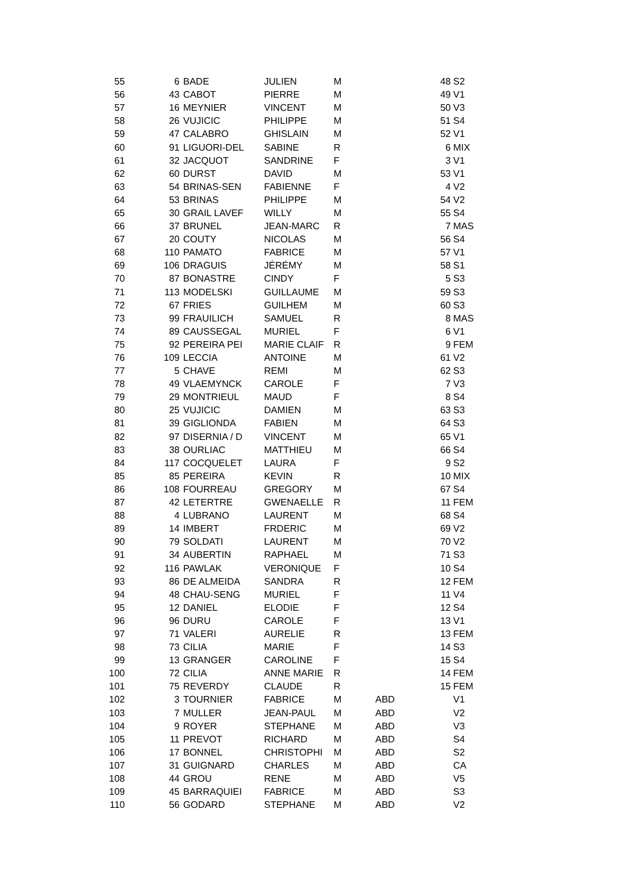| 55 | 6 | BADE | JULIEN | M | | 48 | S2 |
| 56 | 43 | CABOT | PIERRE | M | | 49 | V1 |
| 57 | 16 | MEYNIER | VINCENT | M | | 50 | V3 |
| 58 | 26 | VUJICIC | PHILIPPE | M | | 51 | S4 |
| 59 | 47 | CALABRO | GHISLAIN | M | | 52 | V1 |
| 60 | 91 | LIGUORI-DEL | SABINE | R | | 6 | MIX |
| 61 | 32 | JACQUOT | SANDRINE | F | | 3 | V1 |
| 62 | 60 | DURST | DAVID | M | | 53 | V1 |
| 63 | 54 | BRINAS-SEN | FABIENNE | F | | 4 | V2 |
| 64 | 53 | BRINAS | PHILIPPE | M | | 54 | V2 |
| 65 | 30 | GRAIL LAVEF | WILLY | M | | 55 | S4 |
| 66 | 37 | BRUNEL | JEAN-MARC | R | | 7 | MAS |
| 67 | 20 | COUTY | NICOLAS | M | | 56 | S4 |
| 68 | 110 | PAMATO | FABRICE | M | | 57 | V1 |
| 69 | 106 | DRAGUIS | JÉRÉMY | M | | 58 | S1 |
| 70 | 87 | BONASTRE | CINDY | F | | 5 | S3 |
| 71 | 113 | MODELSKI | GUILLAUME | M | | 59 | S3 |
| 72 | 67 | FRIES | GUILHEM | M | | 60 | S3 |
| 73 | 99 | FRAUILICH | SAMUEL | R | | 8 | MAS |
| 74 | 89 | CAUSSEGAL | MURIEL | F | | 6 | V1 |
| 75 | 92 | PEREIRA PEI | MARIE CLAIF | R | | 9 | FEM |
| 76 | 109 | LECCIA | ANTOINE | M | | 61 | V2 |
| 77 | 5 | CHAVE | REMI | M | | 62 | S3 |
| 78 | 49 | VLAEMYNCK | CAROLE | F | | 7 | V3 |
| 79 | 29 | MONTRIEUL | MAUD | F | | 8 | S4 |
| 80 | 25 | VUJICIC | DAMIEN | M | | 63 | S3 |
| 81 | 39 | GIGLIONDA | FABIEN | M | | 64 | S3 |
| 82 | 97 | DISERNIA / D | VINCENT | M | | 65 | V1 |
| 83 | 38 | OURLIAC | MATTHIEU | M | | 66 | S4 |
| 84 | 117 | COCQUELET | LAURA | F | | 9 | S2 |
| 85 | 85 | PEREIRA | KEVIN | R | | 10 | MIX |
| 86 | 108 | FOURREAU | GREGORY | M | | 67 | S4 |
| 87 | 42 | LETERTRE | GWENAELLE | R | | 11 | FEM |
| 88 | 4 | LUBRANO | LAURENT | M | | 68 | S4 |
| 89 | 14 | IMBERT | FRDERIC | M | | 69 | V2 |
| 90 | 79 | SOLDATI | LAURENT | M | | 70 | V2 |
| 91 | 34 | AUBERTIN | RAPHAEL | M | | 71 | S3 |
| 92 | 116 | PAWLAK | VERONIQUE | F | | 10 | S4 |
| 93 | 86 | DE ALMEIDA | SANDRA | R | | 12 | FEM |
| 94 | 48 | CHAU-SENG | MURIEL | F | | 11 | V4 |
| 95 | 12 | DANIEL | ELODIE | F | | 12 | S4 |
| 96 | 96 | DURU | CAROLE | F | | 13 | V1 |
| 97 | 71 | VALERI | AURELIE | R | | 13 | FEM |
| 98 | 73 | CILIA | MARIE | F | | 14 | S3 |
| 99 | 13 | GRANGER | CAROLINE | F | | 15 | S4 |
| 100 | 72 | CILIA | ANNE MARIE | R | | 14 | FEM |
| 101 | 75 | REVERDY | CLAUDE | R | | 15 | FEM |
| 102 | 3 | TOURNIER | FABRICE | M | ABD | | V1 |
| 103 | 7 | MULLER | JEAN-PAUL | M | ABD | | V2 |
| 104 | 9 | ROYER | STEPHANE | M | ABD | | V3 |
| 105 | 11 | PREVOT | RICHARD | M | ABD | | S4 |
| 106 | 17 | BONNEL | CHRISTOPHI | M | ABD | | S2 |
| 107 | 31 | GUIGNARD | CHARLES | M | ABD | | CA |
| 108 | 44 | GROU | RENE | M | ABD | | V5 |
| 109 | 45 | BARRAQUIEI | FABRICE | M | ABD | | S3 |
| 110 | 56 | GODARD | STEPHANE | M | ABD | | V2 |